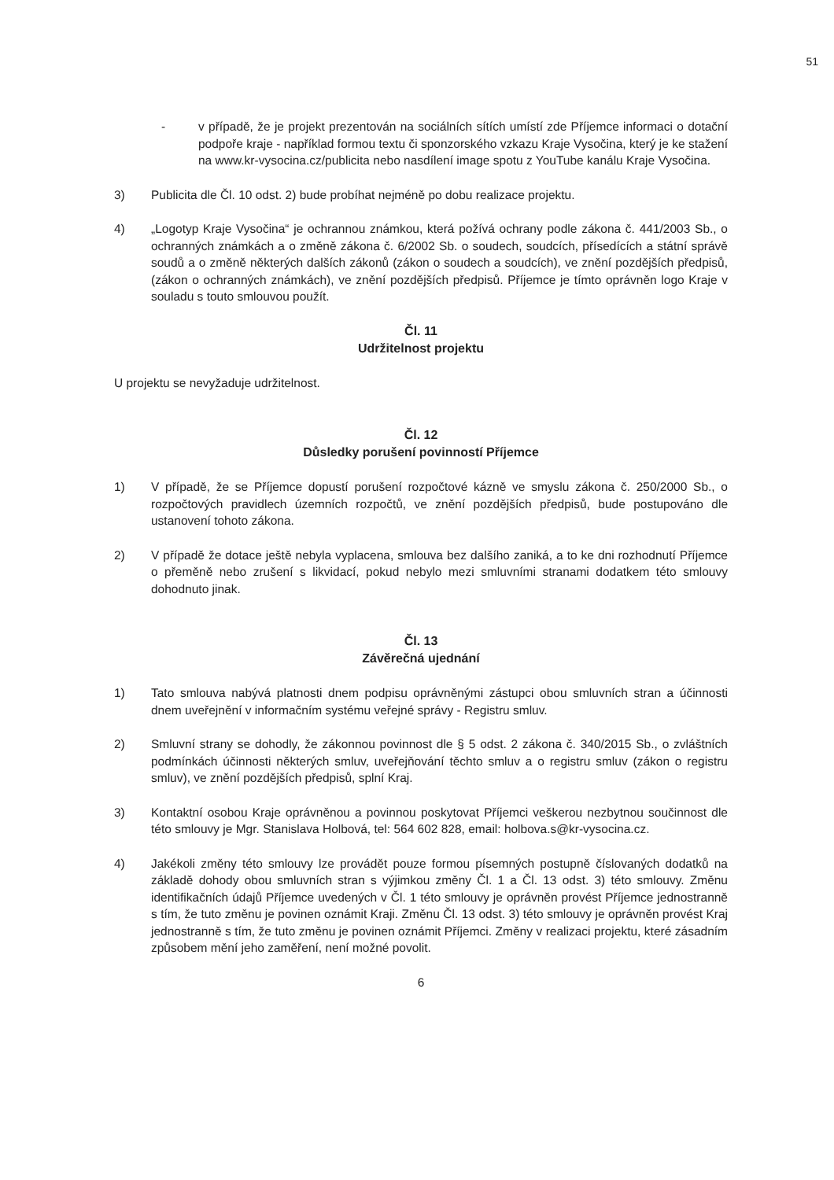51
- v případě, že je projekt prezentován na sociálních sítích umístí zde Příjemce informaci o dotační podpoře kraje - například formou textu či sponzorského vzkazu Kraje Vysočina, který je ke stažení na www.kr-vysocina.cz/publicita nebo nasdílení image spotu z YouTube kanálu Kraje Vysočina.
3) Publicita dle Čl. 10 odst. 2) bude probíhat nejméně po dobu realizace projektu.
4) „Logotyp Kraje Vysočina“ je ochrannou známkou, která požívá ochrany podle zákona č. 441/2003 Sb., o ochranných známkách a o změně zákona č. 6/2002 Sb. o soudech, soudcích, přísedících a státní správě soudů a o změně některých dalších zákonů (zákon o soudech a soudcích), ve znění pozdějších předpisů, (zákon o ochranných známkách), ve znění pozdějších předpisů. Příjemce je tímto oprávněn logo Kraje v souladu s touto smlouvou použít.
Čl. 11
Udržitelnost projektu
U projektu se nevyžaduje udržitelnost.
Čl. 12
Důsledky porušení povinností Příjemce
1) V případě, že se Příjemce dopustí porušení rozpočtové kázně ve smyslu zákona č. 250/2000 Sb., o rozpočtových pravidlech územních rozpočtů, ve znění pozdějších předpisů, bude postupováno dle ustanovení tohoto zákona.
2) V případě že dotace ještě nebyla vyplacena, smlouva bez dalšího zaniká, a to ke dni rozhodnutí Příjemce o přeměně nebo zrušení s likvidací, pokud nebylo mezi smluvními stranami dodatkem této smlouvy dohodnuto jinak.
Čl. 13
Závěrečná ujednání
1) Tato smlouva nabývá platnosti dnem podpisu oprávněnými zástupci obou smluvních stran a účinnosti dnem uveřejnění v informačním systému veřejné správy - Registru smluv.
2) Smluvní strany se dohodly, že zákonnou povinnost dle § 5 odst. 2 zákona č. 340/2015 Sb., o zvláštních podmínkách účinnosti některých smluv, uveřejňování těchto smluv a o registru smluv (zákon o registru smluv), ve znění pozdějších předpisů, splní Kraj.
3) Kontaktní osobou Kraje oprávněnou a povinnou poskytovat Příjemci veškerou nezbytnou součinnost dle této smlouvy je Mgr. Stanislava Holbová, tel: 564 602 828, email: holbova.s@kr-vysocina.cz.
4) Jakékoli změny této smlouvy lze provádět pouze formou písemných postupně číslovaných dodatků na základě dohody obou smluvních stran s výjimkou změny Čl. 1 a Čl. 13 odst. 3) této smlouvy. Změnu identifikačních údajů Příjemce uvedených v Čl. 1 této smlouvy je oprávněn provést Příjemce jednostranně s tím, že tuto změnu je povinen oznámit Kraji. Změnu Čl. 13 odst. 3) této smlouvy je oprávněn provést Kraj jednostranně s tím, že tuto změnu je povinen oznámit Příjemci. Změny v realizaci projektu, které zásadním způsobem mění jeho zaměření, není možné povolit.
6